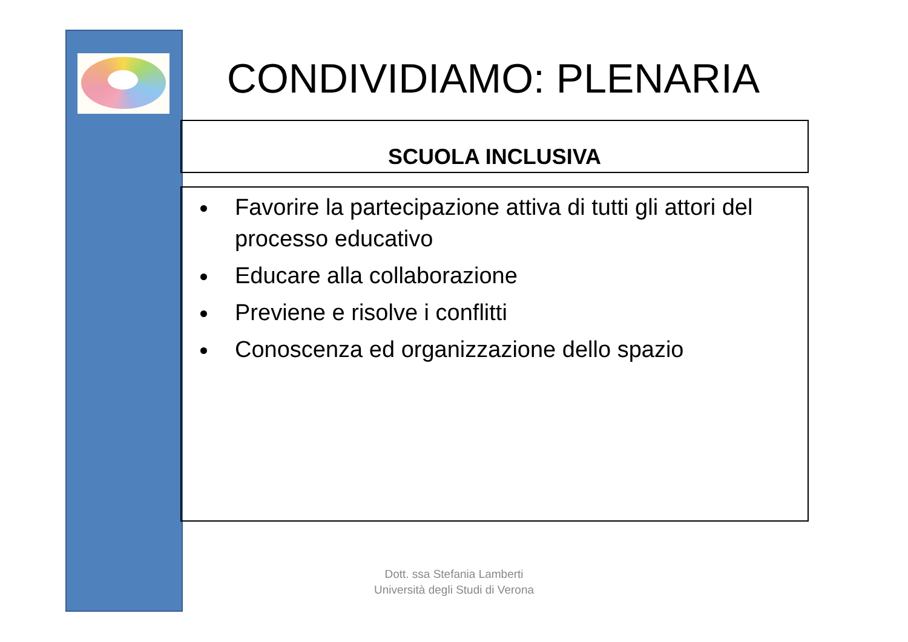CONDIVIDIAMO: PLENARIA
SCUOLA INCLUSIVA
Favorire la partecipazione attiva di tutti gli attori del processo educativo
Educare alla collaborazione
Previene e risolve i conflitti
Conoscenza ed organizzazione dello spazio
Dott. ssa Stefania Lamberti
Università degli Studi di Verona